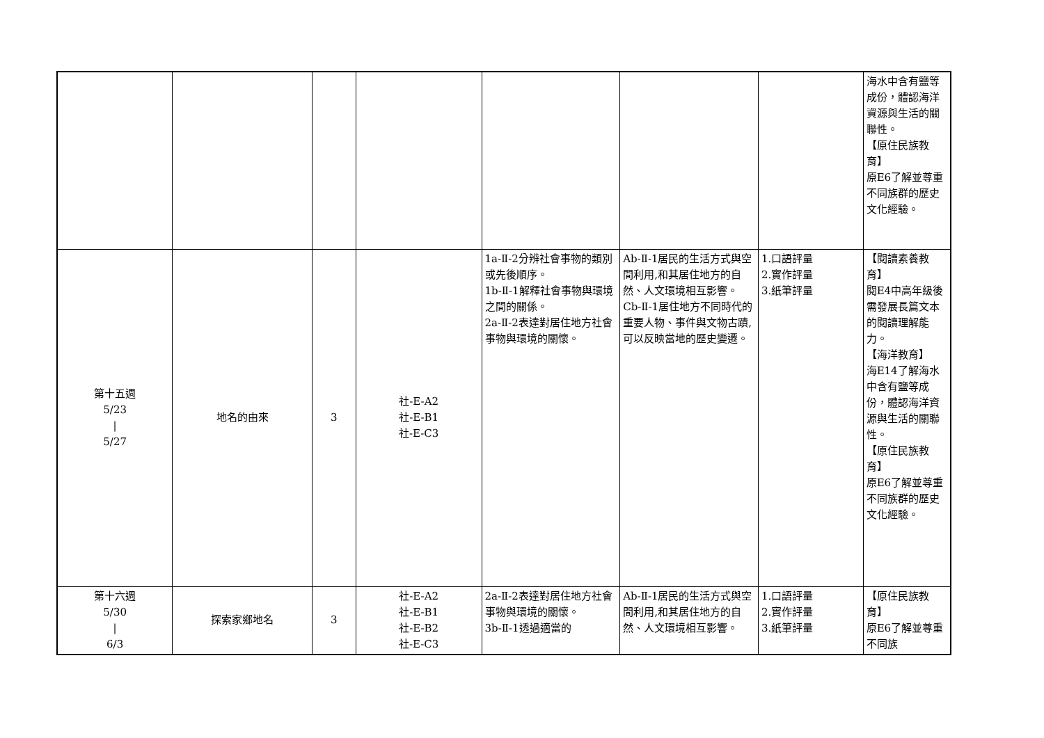| | | | | | | | 海水中含有鹽等成份，體認海洋資源與生活的關聯性。 【原住民族教育】 原E6了解並尊重不同族群的歷史文化經驗。 |
| 第十五週 5/23 / 5/27 | 地名的由來 | 3 | 社-E-A2 社-E-B1 社-E-C3 | 1a-Ⅱ-2分辨社會事物的類別或先後順序。 1b-Ⅱ-1解釋社會事物與環境之間的關係。 2a-Ⅱ-2表達對居住地方社會事物與環境的關懷。 | Ab-Ⅱ-1居民的生活方式與空間利用,和其居住地方的自然、人文環境相互影響。 Cb-Ⅱ-1居住地方不同時代的重要人物、事件與文物古蹟,可以反映當地的歷史變遷。 | 1.口語評量 2.實作評量 3.紙筆評量 | 【閱讀素養教育】 閱E4中高年級後需發展長篇文本的閱讀理解能力。 【海洋教育】 海E14了解海水中含有鹽等成份，體認海洋資源與生活的關聯性。 【原住民族教育】 原E6了解並尊重不同族群的歷史文化經驗。 |
| 第十六週 5/30 / 6/3 | 探索家鄉地名 | 3 | 社-E-A2 社-E-B1 社-E-B2 社-E-C3 | 2a-Ⅱ-2表達對居住地方社會事物與環境的關懷。 3b-Ⅱ-1透過適當的 | Ab-Ⅱ-1居民的生活方式與空間利用,和其居住地方的自然、人文環境相互影響。 | 1.口語評量 2.實作評量 3.紙筆評量 | 【原住民族教育】 原E6了解並尊重不同族 |